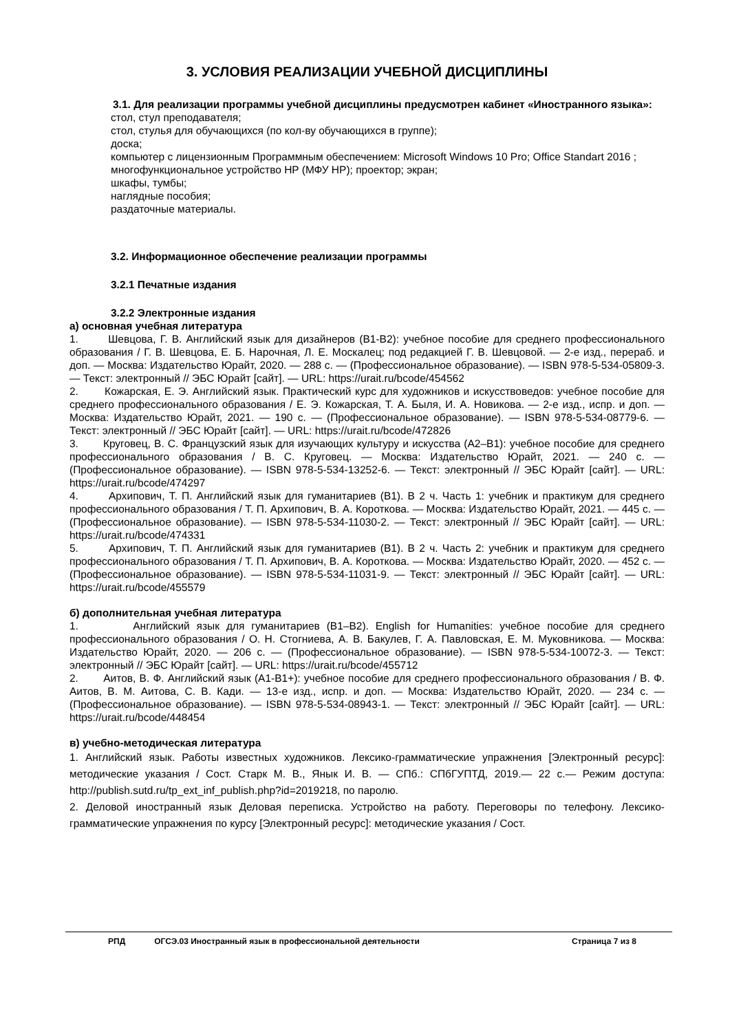3. УСЛОВИЯ РЕАЛИЗАЦИИ УЧЕБНОЙ ДИСЦИПЛИНЫ
3.1. Для реализации программы учебной дисциплины предусмотрен кабинет «Иностранного языка»:
стол, стул преподавателя;
стол, стулья для обучающихся (по кол-ву обучающихся в группе);
доска;
компьютер с лицензионным Программным обеспечением: Microsoft Windows 10 Pro; Office Standart 2016 ;
многофункциональное устройство HP (МФУ HP); проектор; экран;
шкафы, тумбы;
наглядные пособия;
раздаточные материалы.
3.2. Информационное обеспечение реализации программы
3.2.1 Печатные издания
3.2.2 Электронные издания
а) основная учебная литература
1. Шевцова, Г. В. Английский язык для дизайнеров (B1-B2): учебное пособие для среднего профессионального образования / Г. В. Шевцова, Е. Б. Нарочная, Л. Е. Москалец; под редакцией Г. В. Шевцовой. — 2-е изд., перераб. и доп. — Москва: Издательство Юрайт, 2020. — 288 с. — (Профессиональное образование). — ISBN 978-5-534-05809-3. — Текст: электронный // ЭБС Юрайт [сайт]. — URL: https://urait.ru/bcode/454562
2. Кожарская, Е. Э. Английский язык. Практический курс для художников и искусствоведов: учебное пособие для среднего профессионального образования / Е. Э. Кожарская, Т. А. Быля, И. А. Новикова. — 2-е изд., испр. и доп. — Москва: Издательство Юрайт, 2021. — 190 с. — (Профессиональное образование). — ISBN 978-5-534-08779-6. — Текст: электронный // ЭБС Юрайт [сайт]. — URL: https://urait.ru/bcode/472826
3. Круговец, В. С. Французский язык для изучающих культуру и искусства (A2–B1): учебное пособие для среднего профессионального образования / В. С. Круговец. — Москва: Издательство Юрайт, 2021. — 240 с. — (Профессиональное образование). — ISBN 978-5-534-13252-6. — Текст: электронный // ЭБС Юрайт [сайт]. — URL: https://urait.ru/bcode/474297
4. Архипович, Т. П. Английский язык для гуманитариев (B1). В 2 ч. Часть 1: учебник и практикум для среднего профессионального образования / Т. П. Архипович, В. А. Короткова. — Москва: Издательство Юрайт, 2021. — 445 с. — (Профессиональное образование). — ISBN 978-5-534-11030-2. — Текст: электронный // ЭБС Юрайт [сайт]. — URL: https://urait.ru/bcode/474331
5. Архипович, Т. П. Английский язык для гуманитариев (B1). В 2 ч. Часть 2: учебник и практикум для среднего профессионального образования / Т. П. Архипович, В. А. Короткова. — Москва: Издательство Юрайт, 2020. — 452 с. — (Профессиональное образование). — ISBN 978-5-534-11031-9. — Текст: электронный // ЭБС Юрайт [сайт]. — URL: https://urait.ru/bcode/455579
б) дополнительная учебная литература
1. Английский язык для гуманитариев (B1–B2). English for Humanities: учебное пособие для среднего профессионального образования / О. Н. Стогниева, А. В. Бакулев, Г. А. Павловская, Е. М. Муковникова. — Москва: Издательство Юрайт, 2020. — 206 с. — (Профессиональное образование). — ISBN 978-5-534-10072-3. — Текст: электронный // ЭБС Юрайт [сайт]. — URL: https://urait.ru/bcode/455712
2. Аитов, В. Ф. Английский язык (А1-В1+): учебное пособие для среднего профессионального образования / В. Ф. Аитов, В. М. Аитова, С. В. Кади. — 13-е изд., испр. и доп. — Москва: Издательство Юрайт, 2020. — 234 с. — (Профессиональное образование). — ISBN 978-5-534-08943-1. — Текст: электронный // ЭБС Юрайт [сайт]. — URL: https://urait.ru/bcode/448454
в) учебно-методическая литература
1. Английский язык. Работы известных художников. Лексико-грамматические упражнения [Электронный ресурс]: методические указания / Сост. Старк М. В., Янык И. В. — СПб.: СПбГУПТД, 2019.— 22 с.— Режим доступа: http://publish.sutd.ru/tp_ext_inf_publish.php?id=2019218, по паролю.
2. Деловой иностранный язык Деловая переписка. Устройство на работу. Переговоры по телефону. Лексико-грамматические упражнения по курсу [Электронный ресурс]: методические указания / Сост.
РПД ОГСЭ.03 Иностранный язык в профессиональной деятельности Страница 7 из 8